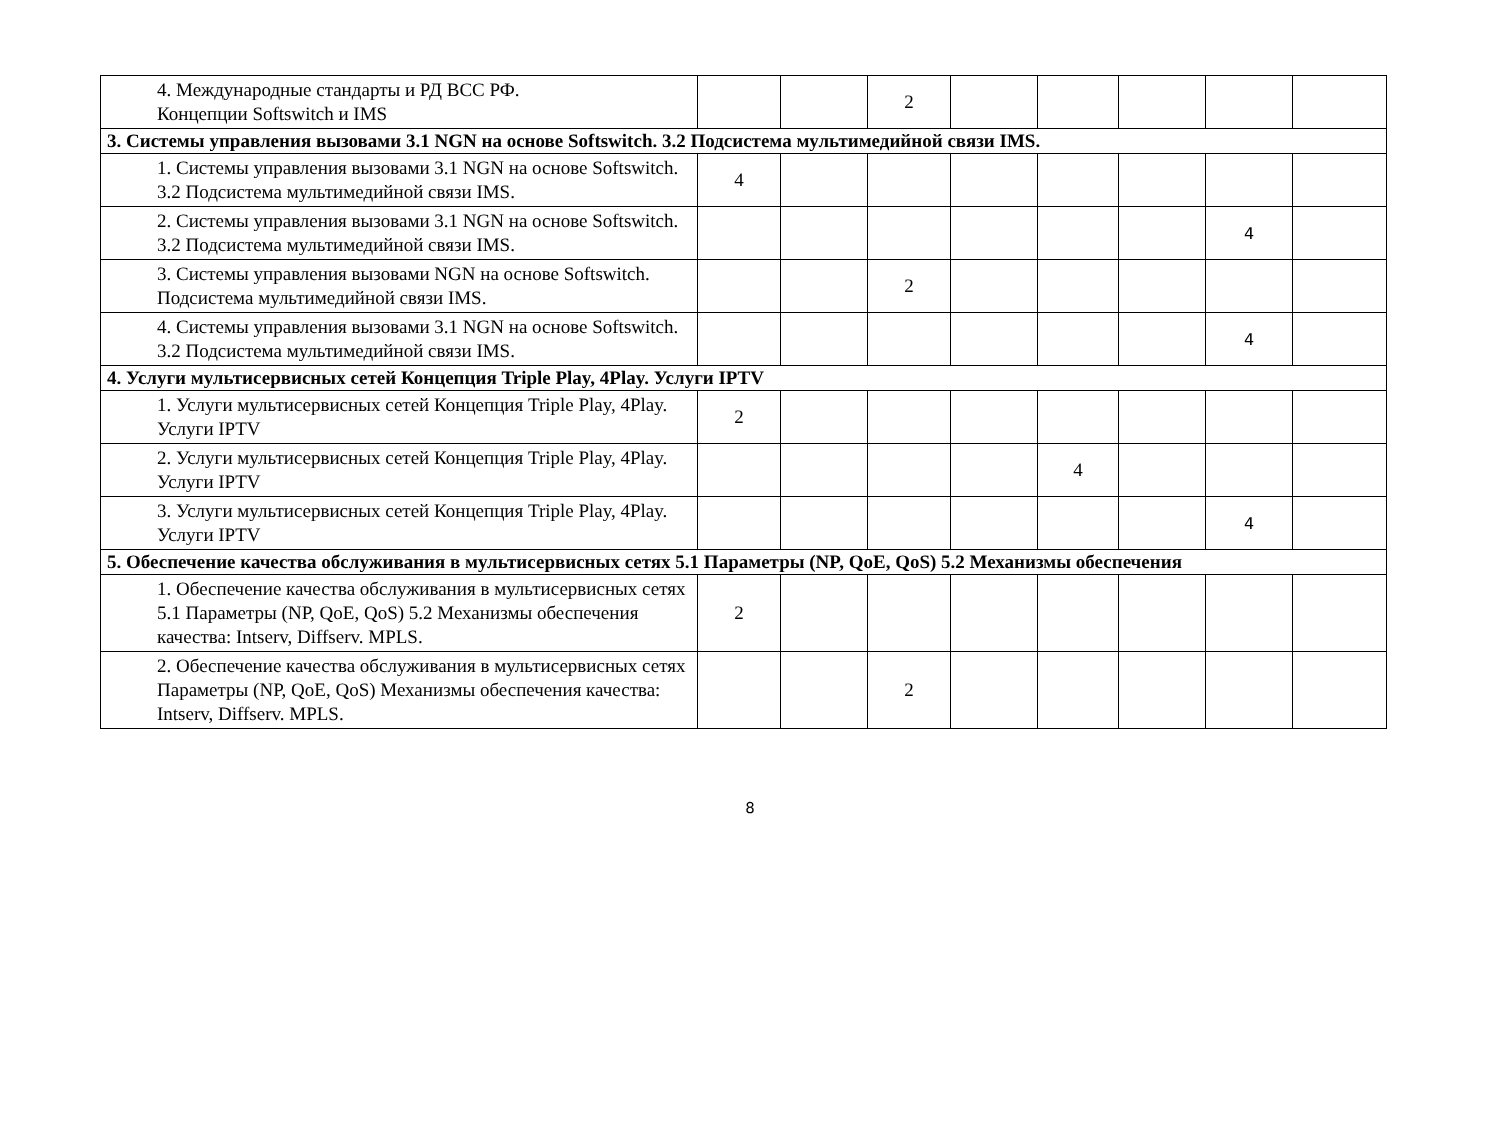| 4. Международные стандарты и РД ВСС РФ. Концепции Softswitch и IMS | | | 2 | | | | | |
| 3. Системы управления вызовами 3.1 NGN на основе Softswitch. 3.2 Подсистема мультимедийной связи IMS. | | | | | | | | |
| 1. Системы управления вызовами 3.1 NGN на основе Softswitch. 3.2 Подсистема мультимедийной связи IMS. | 4 | | | | | | | |
| 2. Системы управления вызовами 3.1 NGN на основе Softswitch. 3.2 Подсистема мультимедийной связи IMS. | | | | | | | 4 | |
| 3. Системы управления вызовами NGN на основе Softswitch. Подсистема мультимедийной связи IMS. | | | 2 | | | | | |
| 4. Системы управления вызовами 3.1 NGN на основе Softswitch. 3.2 Подсистема мультимедийной связи IMS. | | | | | | | 4 | |
| 4. Услуги мультисервисных сетей Концепция Triple Play, 4Play. Услуги IPTV | | | | | | | | |
| 1. Услуги мультисервисных сетей Концепция Triple Play, 4Play. Услуги IPTV | 2 | | | | | | | |
| 2. Услуги мультисервисных сетей Концепция Triple Play, 4Play. Услуги IPTV | | | | | 4 | | | |
| 3. Услуги мультисервисных сетей Концепция Triple Play, 4Play. Услуги IPTV | | | | | | | 4 | |
| 5. Обеспечение качества обслуживания в мультисервисных сетях 5.1 Параметры (NP, QoE, QoS) 5.2 Механизмы обеспечения | | | | | | | | |
| 1. Обеспечение качества обслуживания в мультисервисных сетях 5.1 Параметры (NP, QoE, QoS) 5.2 Механизмы обеспечения качества: Intserv, Diffserv. MPLS. | 2 | | | | | | | |
| 2. Обеспечение качества обслуживания в мультисервисных сетях Параметры (NP, QoE, QoS) Механизмы обеспечения качества: Intserv, Diffserv. MPLS. | | | 2 | | | | | |
8